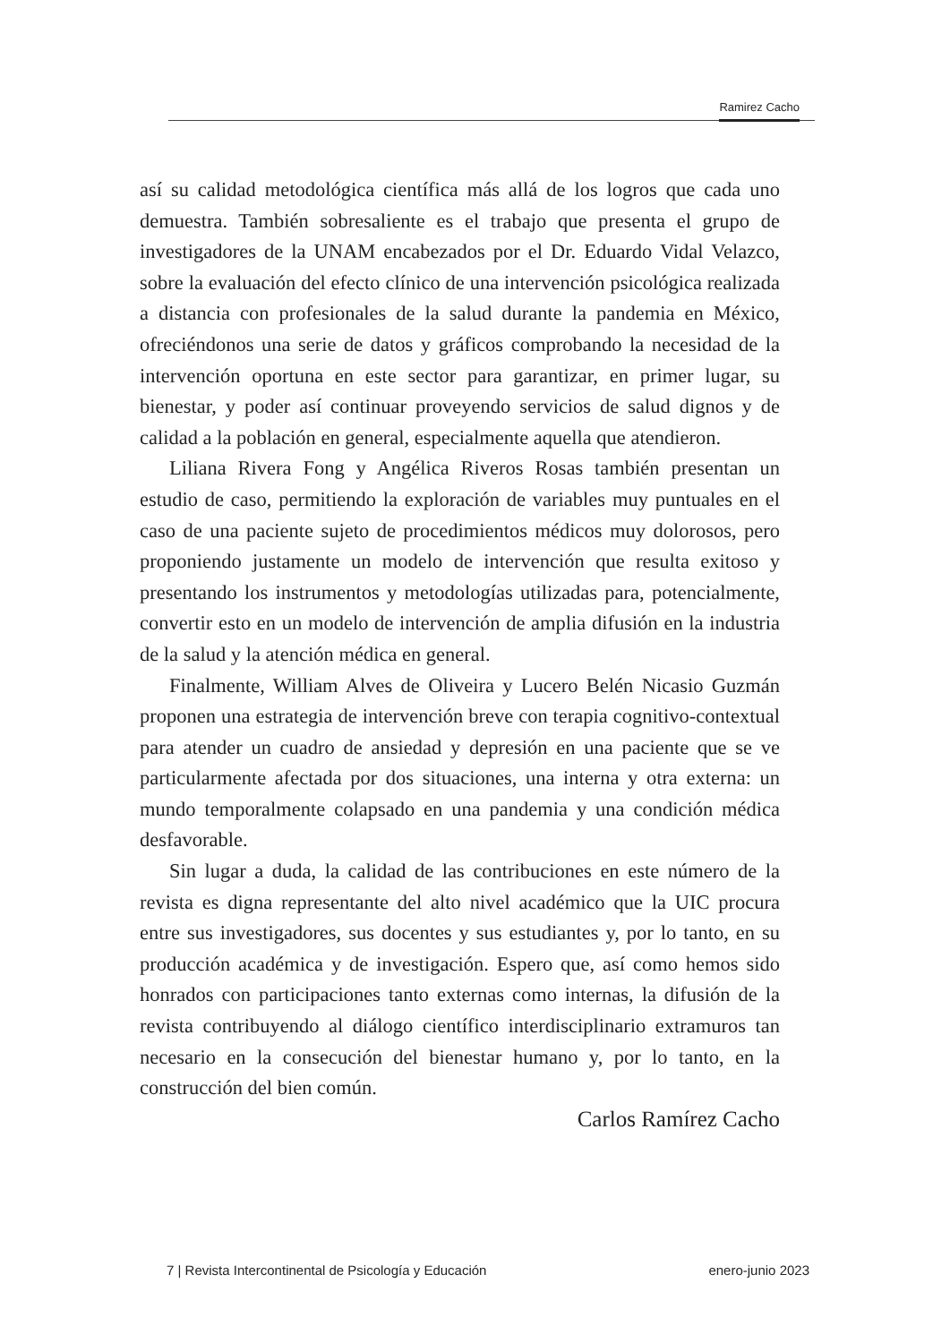Ramirez Cacho
así su calidad metodológica científica más allá de los logros que cada uno demuestra. También sobresaliente es el trabajo que presenta el grupo de investigadores de la UNAM encabezados por el Dr. Eduardo Vidal Velazco, sobre la evaluación del efecto clínico de una intervención psicológica realizada a distancia con profesionales de la salud durante la pandemia en México, ofreciéndonos una serie de datos y gráficos comprobando la necesidad de la intervención oportuna en este sector para garantizar, en primer lugar, su bienestar, y poder así continuar proveyendo servicios de salud dignos y de calidad a la población en general, especialmente aquella que atendieron.
Liliana Rivera Fong y Angélica Riveros Rosas también presentan un estudio de caso, permitiendo la exploración de variables muy puntuales en el caso de una paciente sujeto de procedimientos médicos muy dolorosos, pero proponiendo justamente un modelo de intervención que resulta exitoso y presentando los instrumentos y metodologías utilizadas para, potencialmente, convertir esto en un modelo de intervención de amplia difusión en la industria de la salud y la atención médica en general.
Finalmente, William Alves de Oliveira y Lucero Belén Nicasio Guzmán proponen una estrategia de intervención breve con terapia cognitivo-contextual para atender un cuadro de ansiedad y depresión en una paciente que se ve particularmente afectada por dos situaciones, una interna y otra externa: un mundo temporalmente colapsado en una pandemia y una condición médica desfavorable.
Sin lugar a duda, la calidad de las contribuciones en este número de la revista es digna representante del alto nivel académico que la UIC procura entre sus investigadores, sus docentes y sus estudiantes y, por lo tanto, en su producción académica y de investigación. Espero que, así como hemos sido honrados con participaciones tanto externas como internas, la difusión de la revista contribuyendo al diálogo científico interdisciplinario extramuros tan necesario en la consecución del bienestar humano y, por lo tanto, en la construcción del bien común.
Carlos Ramírez Cacho
7 | Revista Intercontinental de Psicología y Educación enero-junio 2023